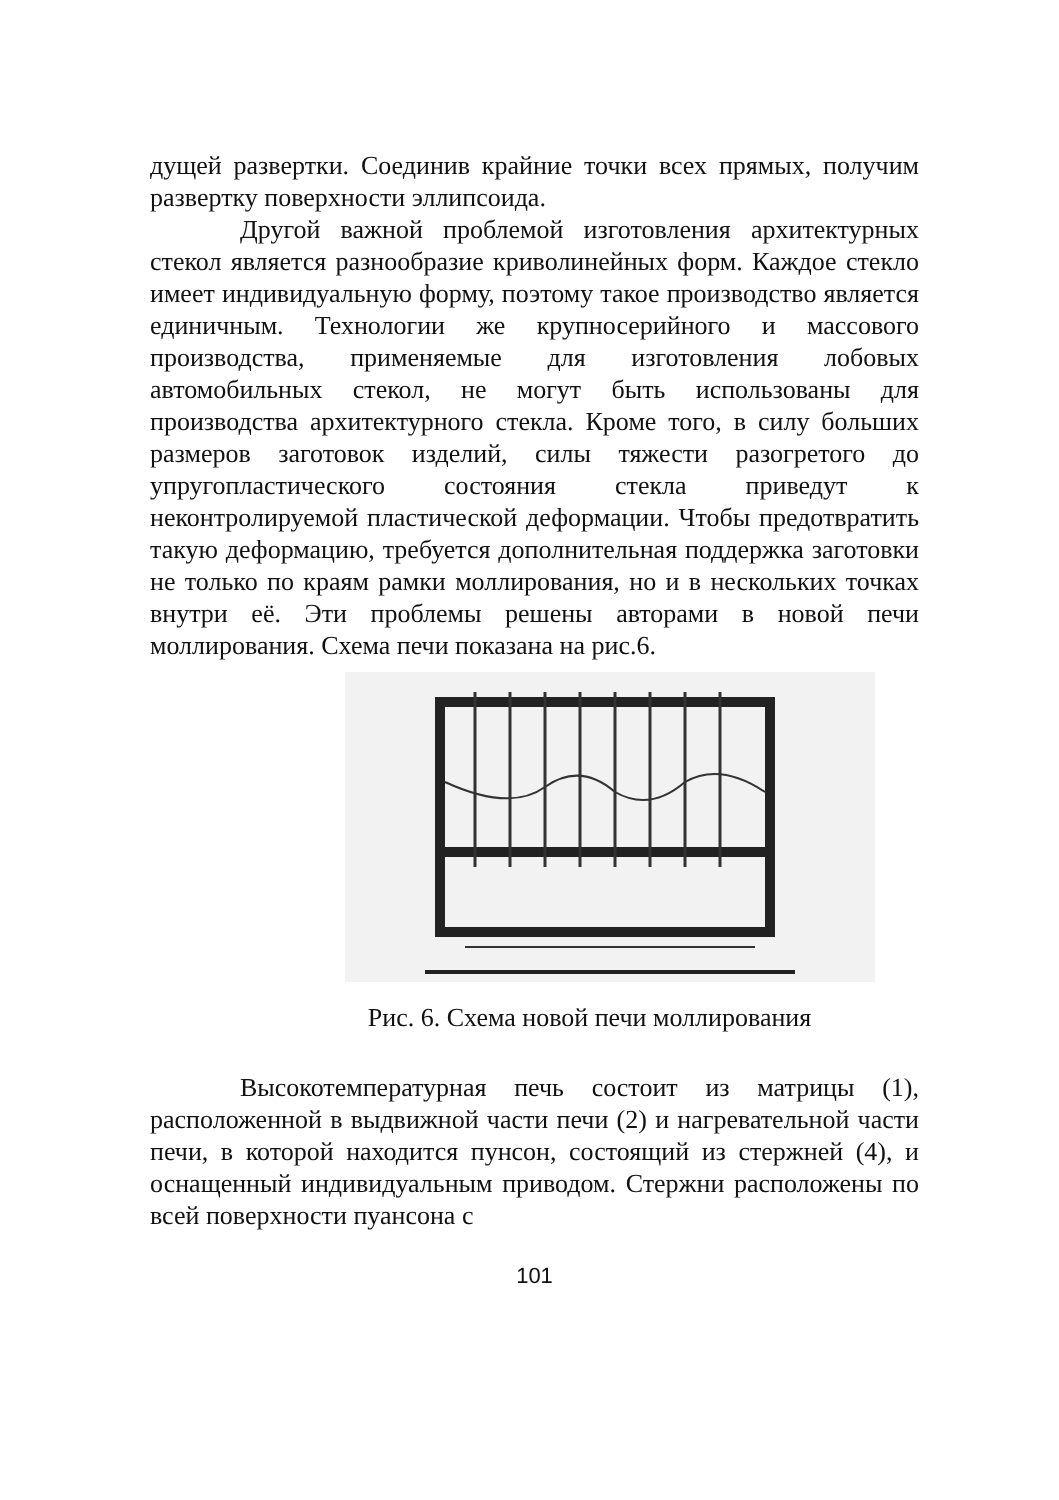дущей развертки. Соединив крайние точки всех прямых, получим развертку поверхности эллипсоида.
Другой важной проблемой изготовления архитектурных стекол является разнообразие криволинейных форм. Каждое стекло имеет индивидуальную форму, поэтому такое производство является единичным. Технологии же крупносерийного и массового производства, применяемые для изготовления лобовых автомобильных стекол, не могут быть использованы для производства архитектурного стекла. Кроме того, в силу больших размеров заготовок изделий, силы тяжести разогретого до упругопластического состояния стекла приведут к неконтролируемой пластической деформации. Чтобы предотвратить такую деформацию, требуется дополнительная поддержка заготовки не только по краям рамки моллирования, но и в нескольких точках внутри её. Эти проблемы решены авторами в новой печи моллирования. Схема печи показана на рис.6.
Рис. 6. Схема новой печи моллирования
Высокотемпературная печь состоит из матрицы (1), расположенной в выдвижной части печи (2) и нагревательной части печи, в которой находится пунсон, состоящий из стержней (4), и оснащенный индивидуальным приводом. Стержни расположены по всей поверхности пуансона с
101